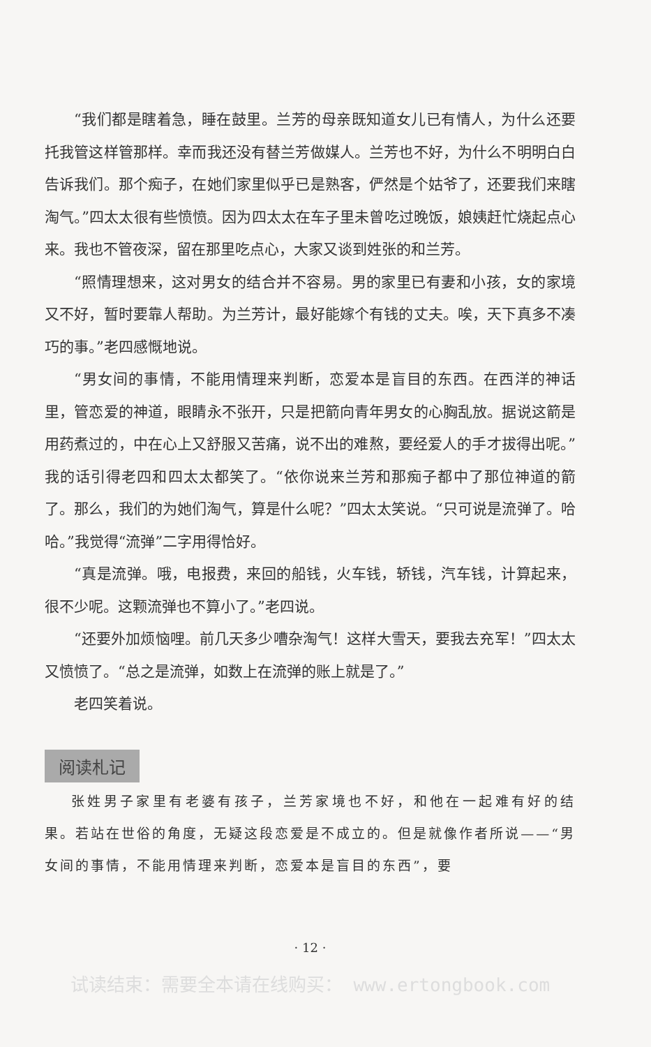“我们都是瞎着急，睡在鼓里。兰芳的母亲既知道女儿已有情人，为什么还要托我管这样管那样。幸而我还没有替兰芳做媒人。兰芳也不好，为什么不明明白白告诉我们。那个痴子，在她们家里似乎已是熟客，俨然是个姑爷了，还要我们来瞎淘气。”四太太很有些愤愤。因为四太太在车子里未曾吃过晚饭，娘姨赶忙烧起点心来。我也不管夜深，留在那里吃点心，大家又谈到姓张的和兰芳。
“照情理想来，这对男女的结合并不容易。男的家里已有妻和小孩，女的家境又不好，暂时要靠人帮助。为兰芳计，最好能嫁个有钱的丈夫。唉，天下真多不凑巧的事。”老四感慨地说。
“男女间的事情，不能用情理来判断，恋爱本是盲目的东西。在西洋的神话里，管恋爱的神道，眼睛永不张开，只是把箭向青年男女的心胸乱放。据说这箭是用药煮过的，中在心上又舒服又苦痛，说不出的难熬，要经爱人的手才拔得出呢。”我的话引得老四和四太太都笑了。“依你说来兰芳和那痴子都中了那位神道的箭了。那么，我们的为她们淘气，算是什么呢？”四太太笑说。“只可说是流弹了。哈哈。”我觉得“流弹”二字用得恰好。
“真是流弹。哦，电报费，来回的船钱，火车钱，轿钱，汽车钱，计算起来，很不少呢。这颗流弹也不算小了。”老四说。
“还要外加烦恼哩。前几天多少嘈杂淘气！这样大雪天，要我去充军！”四太太又愤愤了。“总之是流弹，如数上在流弹的账上就是了。”
老四笑着说。
阅读札记
张姓男子家里有老婆有孩子，兰芳家境也不好，和他在一起难有好的结果。若站在世俗的角度，无疑这段恋爱是不成立的。但是就像作者所说——“男女间的事情，不能用情理来判断，恋爱本是盲目的东西”，要
· 12 ·
试读结束：需要全本请在线购买： www.ertongbook.com